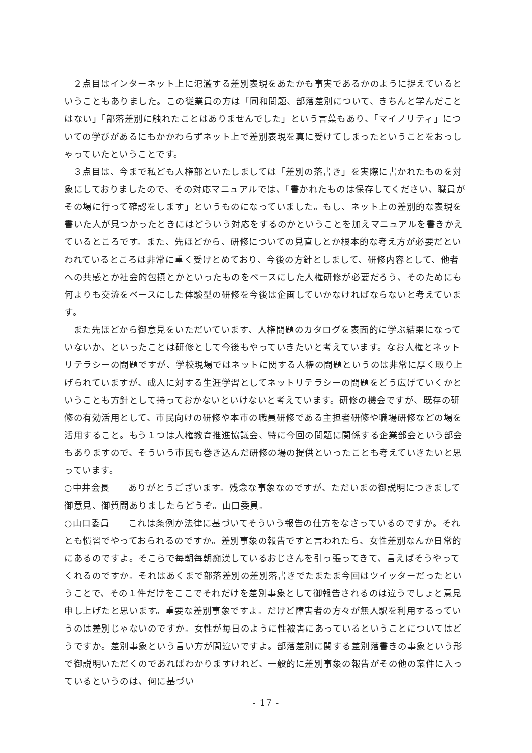２点目はインターネット上に氾濫する差別表現をあたかも事実であるかのように捉えているということもありました。この従業員の方は「同和問題、部落差別について、きちんと学んだことはない」「部落差別に触れたことはありませんでした」という言葉もあり、「マイノリティ」についての学びがあるにもかかわらずネット上で差別表現を真に受けてしまったということをおっしゃっていたということです。
３点目は、今まで私ども人権部といたしましては「差別の落書き」を実際に書かれたものを対象にしておりましたので、その対応マニュアルでは、「書かれたものは保存してください、職員がその場に行って確認をします」というものになっていました。もし、ネット上の差別的な表現を書いた人が見つかったときにはどういう対応をするのかということを加えマニュアルを書きかえているところです。また、先ほどから、研修についての見直しとか根本的な考え方が必要だといわれているところは非常に重く受けとめており、今後の方針としまして、研修内容として、他者への共感とか社会的包摂とかといったものをベースにした人権研修が必要だろう、そのためにも何よりも交流をベースにした体験型の研修を今後は企画していかなければならないと考えています。
また先ほどから御意見をいただいています、人権問題のカタログを表面的に学ぶ結果になっていないか、といったことは研修として今後もやっていきたいと考えています。なお人権とネットリテラシーの問題ですが、学校現場ではネットに関する人権の問題というのは非常に厚く取り上げられていますが、成人に対する生涯学習としてネットリテラシーの問題をどう広げていくかということも方針として持っておかないといけないと考えています。研修の機会ですが、既存の研修の有効活用として、市民向けの研修や本市の職員研修である主担者研修や職場研修などの場を活用すること。もう１つは人権教育推進協議会、特に今回の問題に関係する企業部会という部会もありますので、そういう市民も巻き込んだ研修の場の提供といったことも考えていきたいと思っています。
○中井会長　　ありがとうございます。残念な事象なのですが、ただいまの御説明につきまして御意見、御質問ありましたらどうぞ。山口委員。
○山口委員　　これは条例か法律に基づいてそういう報告の仕方をなさっているのですか。それとも慣習でやっておられるのですか。差別事象の報告ですと言われたら、女性差別なんか日常的にあるのですよ。そこらで毎朝毎朝痴漢しているおじさんを引っ張ってきて、言えばそうやってくれるのですか。それはあくまで部落差別の差別落書きでたまたま今回はツイッターだったということで、その１件だけをここでそれだけを差別事象として御報告されるのは違うでしょと意見申し上げたと思います。重要な差別事象ですよ。だけど障害者の方々が無人駅を利用するっていうのは差別じゃないのですか。女性が毎日のように性被害にあっているということについてはどうですか。差別事象という言い方が間違いですよ。部落差別に関する差別落書きの事象という形で御説明いただくのであればわかりますけれど、一般的に差別事象の報告がその他の案件に入っているというのは、何に基づい
- 17 -